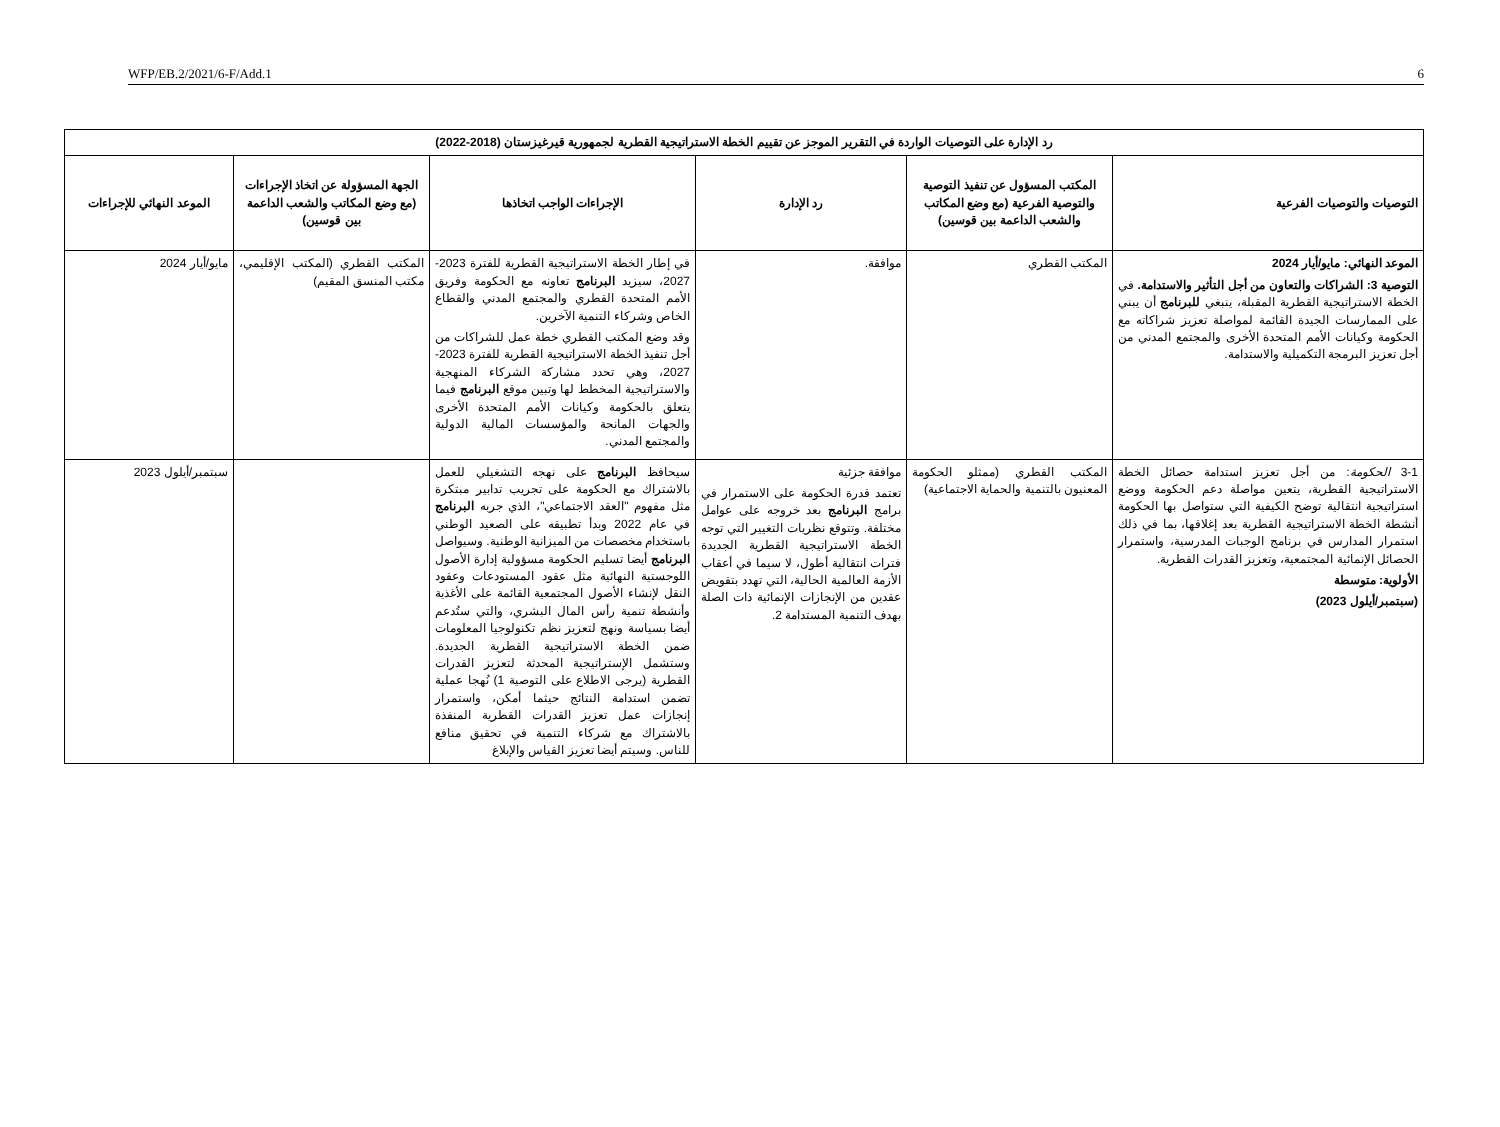WFP/EB.2/2021/6-F/Add.1 6
| رد الإدارة على التوصيات الواردة في التقرير الموجز عن تقييم الخطة الاستراتيجية القطرية لجمهورية قيرغيزستان (2018-2022) | | | | | |
| --- | --- | --- | --- | --- | --- |
| التوصيات والتوصيات الفرعية | المكتب المسؤول عن تنفيذ التوصية والتوصية الفرعية (مع وضع المكاتب والشعب الداعمة بين قوسين) | رد الإدارة | الإجراءات الواجب اتخاذها | الجهة المسؤولة عن اتخاذ الإجراءات (مع وضع المكاتب والشعب الداعمة بين قوسين) | الموعد النهائي للإجراءات |
| الموعد النهائي: مايو/أيار 2024 التوصية 3: الشراكات والتعاون من أجل التأثير والاستدامة. في الخطة الاستراتيجية القطرية المقبلة، ينبغي للبرنامج أن يبني على الممارسات الجيدة القائمة لمواصلة تعزيز شراكاته مع الحكومة وكيانات الأمم المتحدة الأخرى والمجتمع المدني من أجل تعزيز البرمجة التكميلية والاستدامة. | المكتب القطري | موافقة. | في إطار الخطة الاستراتيجية القطرية للفترة 2023-2027، سيزيد البرنامج تعاونه مع الحكومة وفريق الأمم المتحدة القطري والمجتمع المدني والقطاع الخاص وشركاء التنمية الآخرين. وقد وضع المكتب القطري خطة عمل للشراكات من أجل تنفيذ الخطة الاستراتيجية القطرية للفترة 2023-2027، وهي تحدد مشاركة الشركاء المنهجية والاستراتيجية المخطط لها وتبين موقع البرنامج فيما يتعلق بالحكومة وكيانات الأمم المتحدة الأخرى والجهات المانحة والمؤسسات المالية الدولية والمجتمع المدني. | المكتب القطري (المكتب الإقليمي، مكتب المنسق المقيم) | مايو/أيار 2024 |
| 3-1 الحكومة : من أجل تعزيز استدامة حصائل الخطة الاستراتيجية القطرية، يتعين مواصلة دعم الحكومة ووضع استراتيجية انتقالية توضح الكيفية التي ستواصل بها الحكومة أنشطة الخطة الاستراتيجية القطرية بعد إغلاقها، بما في ذلك استمرار المدارس في برنامج الوجبات المدرسية، واستمرار الحصائل الإنمائية المجتمعية، وتعزيز القدرات القطرية. الأولوية: متوسطة (سبتمبر/أيلول 2023) | المكتب القطري (ممثلو الحكومة المعنيون بالتنمية والحماية الاجتماعية) | موافقة جزئية تعتمد قدرة الحكومة على الاستمرار في برامج البرنامج بعد خروجه على عوامل مختلفة. وتتوقع نظريات التغيير التي توجه الخطة الاستراتيجية القطرية الجديدة فترات انتقالية أطول، لا سيما في أعقاب الأزمة العالمية الحالية، التي تهدد بتقويض عقدين من الإنجازات الإنمائية ذات الصلة بهدف التنمية المستدامة 2. | سيحافظ البرنامج على نهجه التشغيلي للعمل بالاشتراك مع الحكومة على تجريب تدابير مبتكرة مثل مفهوم "العقد الاجتماعي"، الذي جربه البرنامج في عام 2022 وبدأ تطبيقه على الصعيد الوطني باستخدام مخصصات من الميزانية الوطنية. وسيواصل البرنامج أيضا تسليم الحكومة مسؤولية إدارة الأصول اللوجستية النهائية مثل عقود المستودعات وعقود النقل لإنشاء الأصول المجتمعية القائمة على الأغذية وأنشطة تنمية رأس المال البشري، والتي ستُدعم أيضا بسياسة ونهج لتعزيز نظم تكنولوجيا المعلومات ضمن الخطة الاستراتيجية القطرية الجديدة. وستشمل الإستراتيجية المحدثة لتعزيز القدرات القطرية (يرجى الاطلاع على التوصية 1) نُهجا عملية تضمن استدامة النتائج حيثما أمكن، واستمرار إنجازات عمل تعزيز القدرات القطرية المنفذة بالاشتراك مع شركاء التنمية في تحقيق منافع للناس. وسيتم أيضا تعزيز القياس والإبلاغ | | سبتمبر/أيلول 2023 |